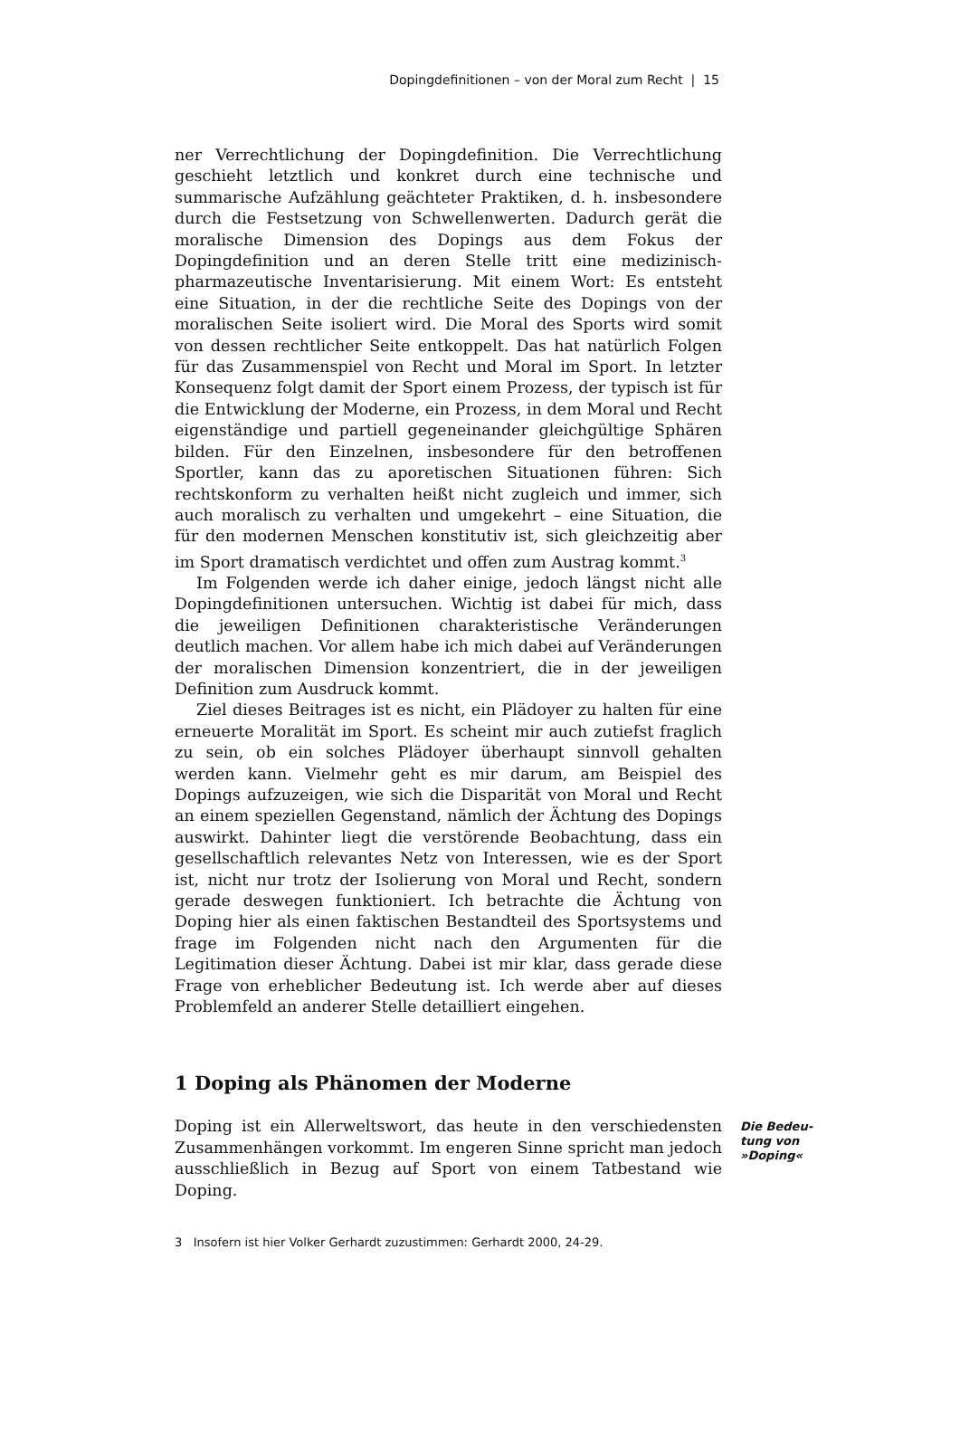Dopingdefinitionen – von der Moral zum Recht | 15
ner Verrechtlichung der Dopingdefinition. Die Verrechtlichung geschieht letztlich und konkret durch eine technische und summarische Aufzählung geächteter Praktiken, d. h. insbesondere durch die Festsetzung von Schwellenwerten. Dadurch gerät die moralische Dimension des Dopings aus dem Fokus der Dopingdefinition und an deren Stelle tritt eine medizinisch-pharmazeutische Inventarisierung. Mit einem Wort: Es entsteht eine Situation, in der die rechtliche Seite des Dopings von der moralischen Seite isoliert wird. Die Moral des Sports wird somit von dessen rechtlicher Seite entkoppelt. Das hat natürlich Folgen für das Zusammenspiel von Recht und Moral im Sport. In letzter Konsequenz folgt damit der Sport einem Prozess, der typisch ist für die Entwicklung der Moderne, ein Prozess, in dem Moral und Recht eigenständige und partiell gegeneinander gleichgültige Sphären bilden. Für den Einzelnen, insbesondere für den betroffenen Sportler, kann das zu aporetischen Situationen führen: Sich rechtskonform zu verhalten heißt nicht zugleich und immer, sich auch moralisch zu verhalten und umgekehrt – eine Situation, die für den modernen Menschen konstitutiv ist, sich gleichzeitig aber im Sport dramatisch verdichtet und offen zum Austrag kommt.<sup>3</sup>
Im Folgenden werde ich daher einige, jedoch längst nicht alle Dopingdefinitionen untersuchen. Wichtig ist dabei für mich, dass die jeweiligen Definitionen charakteristische Veränderungen deutlich machen. Vor allem habe ich mich dabei auf Veränderungen der moralischen Dimension konzentriert, die in der jeweiligen Definition zum Ausdruck kommt.
Ziel dieses Beitrages ist es nicht, ein Plädoyer zu halten für eine erneuerte Moralität im Sport. Es scheint mir auch zutiefst fraglich zu sein, ob ein solches Plädoyer überhaupt sinnvoll gehalten werden kann. Vielmehr geht es mir darum, am Beispiel des Dopings aufzuzeigen, wie sich die Disparität von Moral und Recht an einem speziellen Gegenstand, nämlich der Ächtung des Dopings auswirkt. Dahinter liegt die verstörende Beobachtung, dass ein gesellschaftlich relevantes Netz von Interessen, wie es der Sport ist, nicht nur trotz der Isolierung von Moral und Recht, sondern gerade deswegen funktioniert. Ich betrachte die Ächtung von Doping hier als einen faktischen Bestandteil des Sportsystems und frage im Folgenden nicht nach den Argumenten für die Legitimation dieser Ächtung. Dabei ist mir klar, dass gerade diese Frage von erheblicher Bedeutung ist. Ich werde aber auf dieses Problemfeld an anderer Stelle detailliert eingehen.
1 Doping als Phänomen der Moderne
Doping ist ein Allerweltswort, das heute in den verschiedensten Zusammenhängen vorkommt. Im engeren Sinne spricht man jedoch ausschließlich in Bezug auf Sport von einem Tatbestand wie Doping.
Die Bedeu-
tung von
»Doping«
3 Insofern ist hier Volker Gerhardt zuzustimmen: Gerhardt 2000, 24-29.